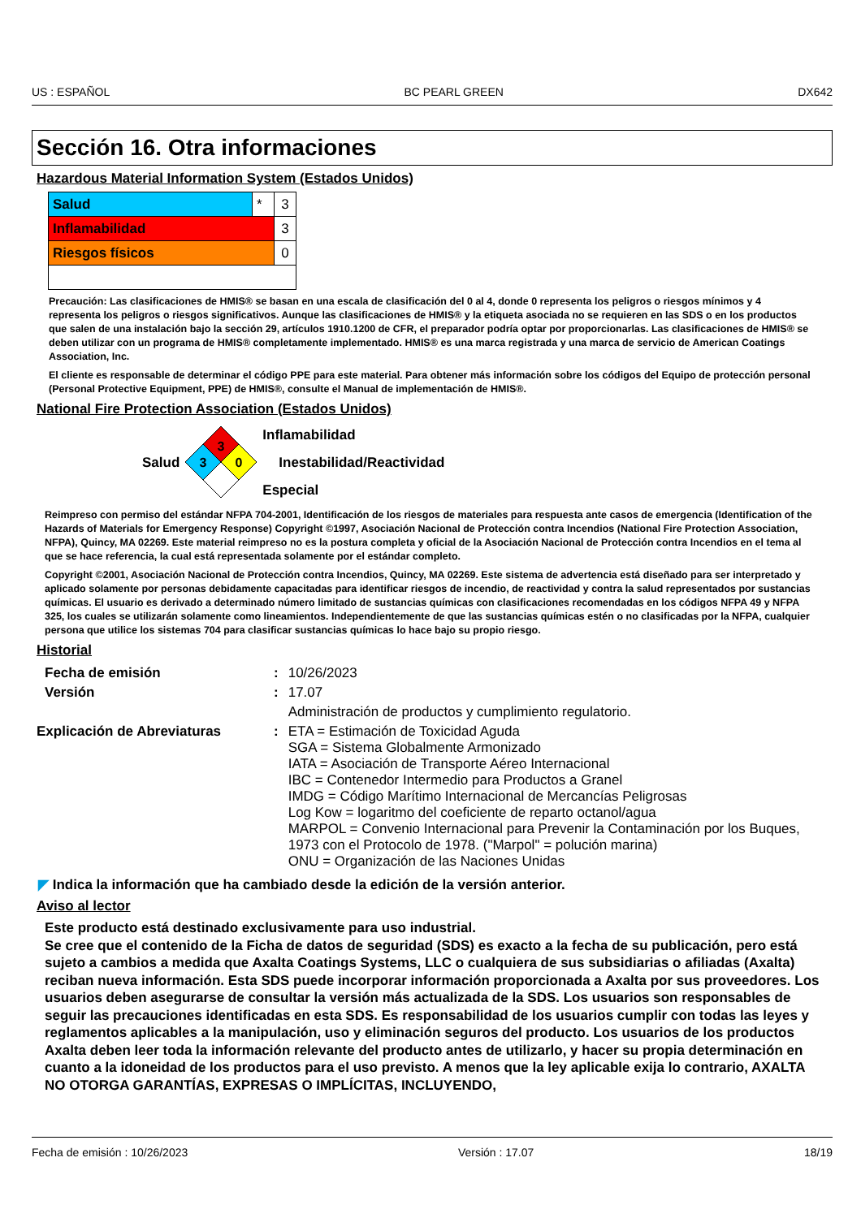US : ESPAÑOL BC PEARL GREEN DX642
Sección 16. Otra informaciones
Hazardous Material Information System (Estados Unidos)
| Salud | * | 3 |
| Inflamabilidad | | 3 |
| Riesgos físicos | | 0 |
Precaución: Las clasificaciones de HMIS® se basan en una escala de clasificación del 0 al 4, donde 0 representa los peligros o riesgos mínimos y 4 representa los peligros o riesgos significativos. Aunque las clasificaciones de HMIS® y la etiqueta asociada no se requieren en las SDS o en los productos que salen de una instalación bajo la sección 29, artículos 1910.1200 de CFR, el preparador podría optar por proporcionarlas. Las clasificaciones de HMIS® se deben utilizar con un programa de HMIS® completamente implementado. HMIS® es una marca registrada y una marca de servicio de American Coatings Association, Inc.
El cliente es responsable de determinar el código PPE para este material. Para obtener más información sobre los códigos del Equipo de protección personal (Personal Protective Equipment, PPE) de HMIS®, consulte el Manual de implementación de HMIS®.
National Fire Protection Association (Estados Unidos)
Salud
3
3
0
Inflamabilidad
Inestabilidad/Reactividad
Especial
Reimpreso con permiso del estándar NFPA 704-2001, Identificación de los riesgos de materiales para respuesta ante casos de emergencia (Identification of the Hazards of Materials for Emergency Response) Copyright ©1997, Asociación Nacional de Protección contra Incendios (National Fire Protection Association, NFPA), Quincy, MA 02269. Este material reimpreso no es la postura completa y oficial de la Asociación Nacional de Protección contra Incendios en el tema al que se hace referencia, la cual está representada solamente por el estándar completo.
Copyright ©2001, Asociación Nacional de Protección contra Incendios, Quincy, MA 02269. Este sistema de advertencia está diseñado para ser interpretado y aplicado solamente por personas debidamente capacitadas para identificar riesgos de incendio, de reactividad y contra la salud representados por sustancias químicas. El usuario es derivado a determinado número limitado de sustancias químicas con clasificaciones recomendadas en los códigos NFPA 49 y NFPA 325, los cuales se utilizarán solamente como lineamientos. Independientemente de que las sustancias químicas estén o no clasificadas por la NFPA, cualquier persona que utilice los sistemas 704 para clasificar sustancias químicas lo hace bajo su propio riesgo.
Historial
| Fecha de emisión | : | 10/26/2023 |
| Versión | : | 17.07 |
| | | Administración de productos y cumplimiento regulatorio. |
| Explicación de Abreviaturas | : | ETA = Estimación de Toxicidad Aguda SGA = Sistema Globalmente Armonizado IATA = Asociación de Transporte Aéreo Internacional IBC = Contenedor Intermedio para Productos a Granel IMDG = Código Marítimo Internacional de Mercancías Peligrosas Log Kow = logaritmo del coeficiente de reparto octanol/agua MARPOL = Convenio Internacional para Prevenir la Contaminación por los Buques, 1973 con el Protocolo de 1978. ("Marpol" = polución marina) ONU = Organización de las Naciones Unidas |
◤ Indica la información que ha cambiado desde la edición de la versión anterior.
Aviso al lector
Este producto está destinado exclusivamente para uso industrial.
Se cree que el contenido de la Ficha de datos de seguridad (SDS) es exacto a la fecha de su publicación, pero está sujeto a cambios a medida que Axalta Coatings Systems, LLC o cualquiera de sus subsidiarias o afiliadas (Axalta) reciban nueva información. Esta SDS puede incorporar información proporcionada a Axalta por sus proveedores. Los usuarios deben asegurarse de consultar la versión más actualizada de la SDS. Los usuarios son responsables de seguir las precauciones identificadas en esta SDS. Es responsabilidad de los usuarios cumplir con todas las leyes y reglamentos aplicables a la manipulación, uso y eliminación seguros del producto. Los usuarios de los productos Axalta deben leer toda la información relevante del producto antes de utilizarlo, y hacer su propia determinación en cuanto a la idoneidad de los productos para el uso previsto. A menos que la ley aplicable exija lo contrario, AXALTA NO OTORGA GARANTÍAS, EXPRESAS O IMPLÍCITAS, INCLUYENDO,
Fecha de emisión : 10/26/2023 Versión : 17.07 18/19